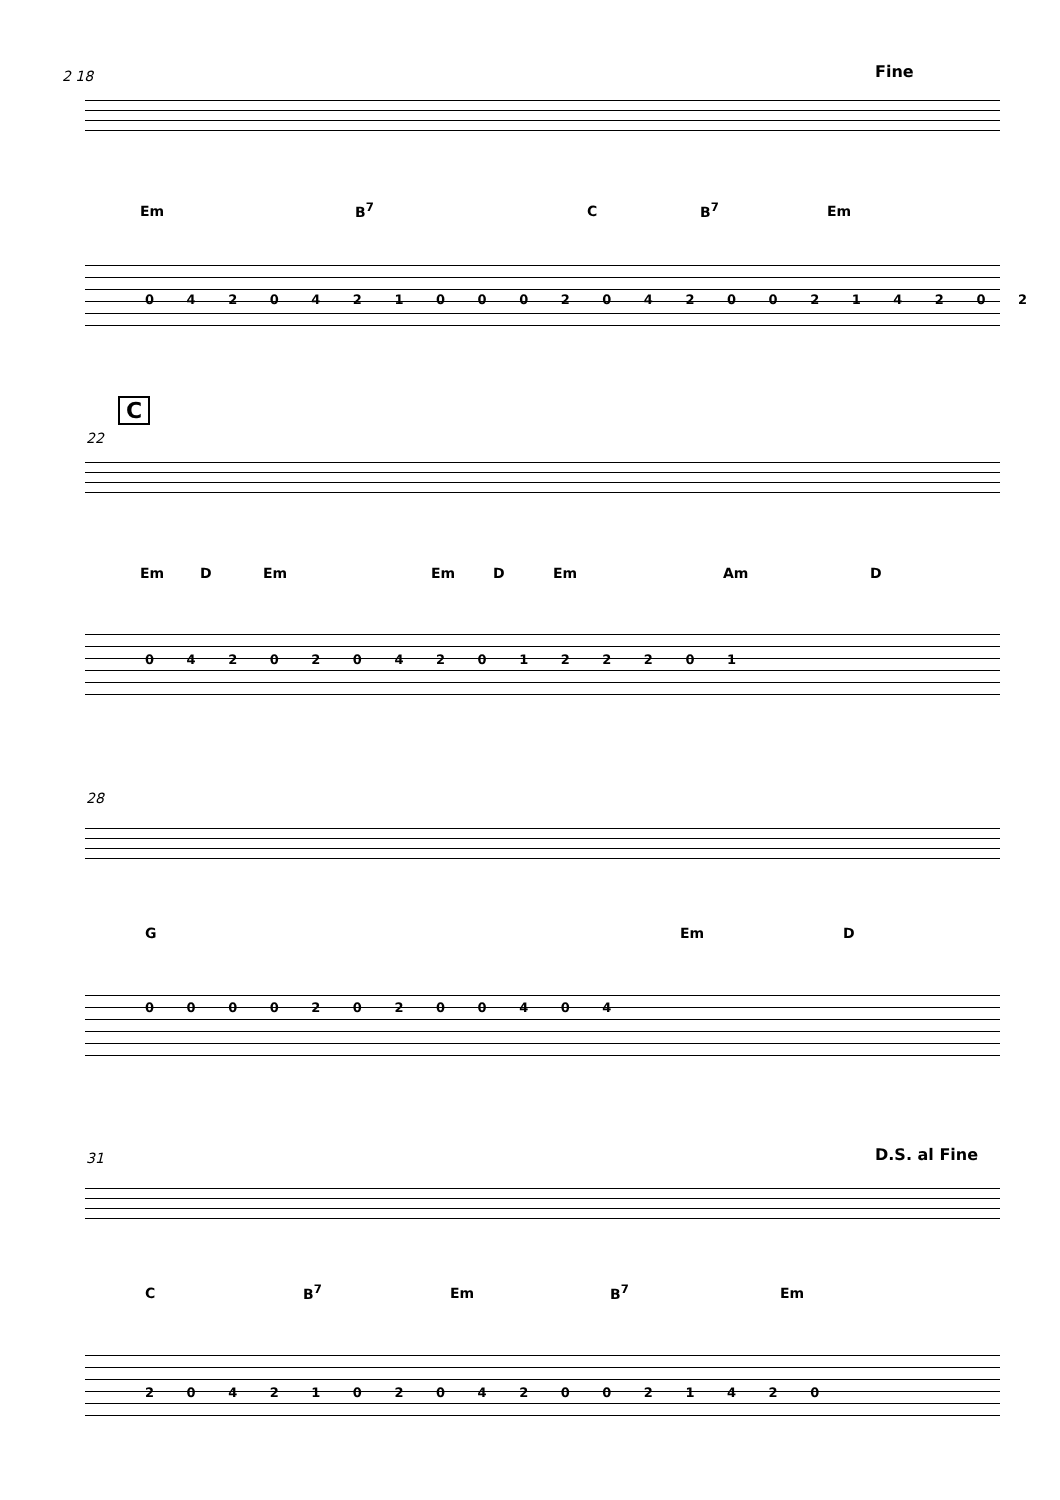2 18 Fine
Em B<sup>7</sup> C B<sup>7</sup> Em
0 4 2 0 4 2 1 0 0 0 2 0 4 2 0 0 2 1 4 2 0 2
C
22
Em D Em Em D Em Am D
0 4 2 0 2 0 4 2 0 1 2 2 2 0 1
28
G Em D
0 0 0 0 2 0 2 0 0 4 0 4
31 D.S. al Fine
C B<sup>7</sup> Em B<sup>7</sup> Em
2 0 4 2 1 0 2 0 4 2 0 0 2 1 4 2 0